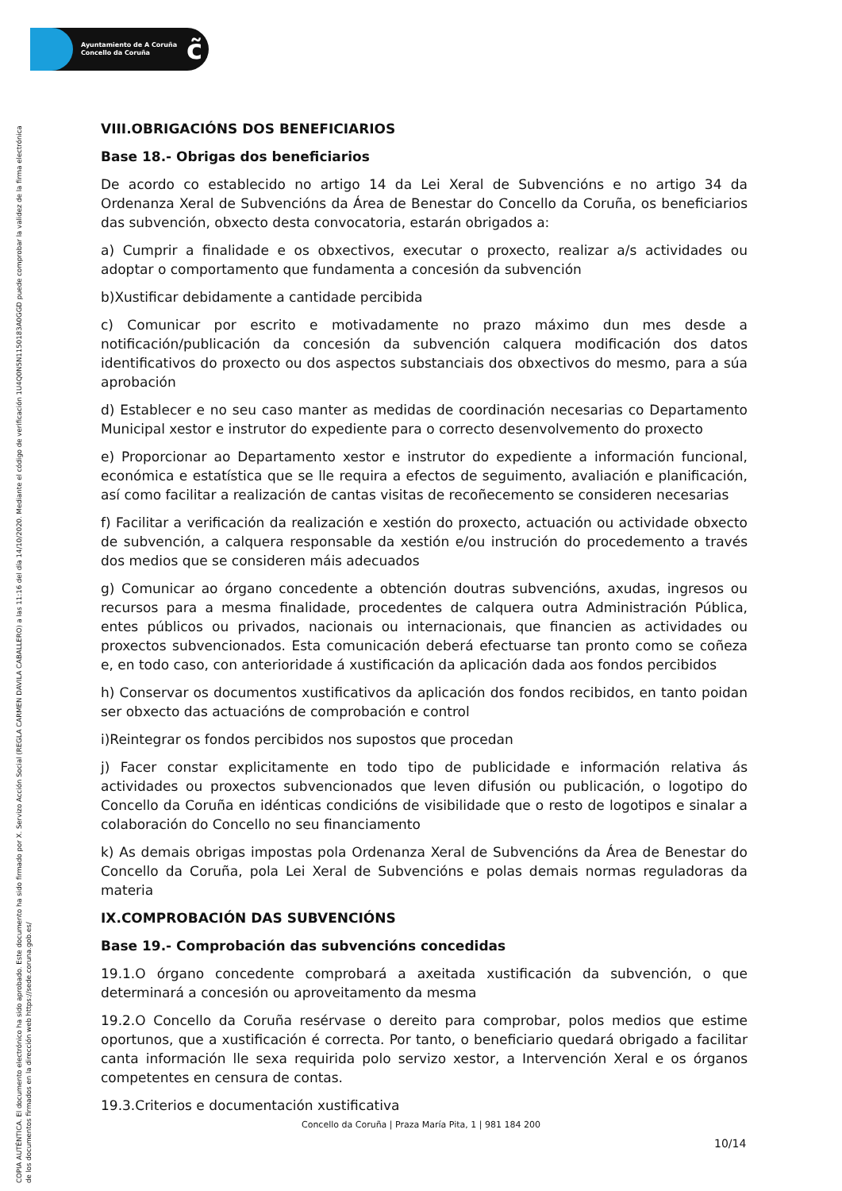Ayuntamiento de A Coruña
Concello da Coruña
c̃
COPIA AUTÉNTICA. El documento electrónico ha sido aprobado. Este documento ha sido firmado por X. Servizo Acción Social (REGLA CARMEN DAVILA CABALLERO) a las 11:16 del día 14/10/2020. Mediante el código de verificación 1U4Q0N5N1150183A0GGD puede comprobar la validez de la firma electrónica de los documentos firmados en la dirección web https://sede.coruna.gob.es/
VIII.OBRIGACIÓNS DOS BENEFICIARIOS
Base 18.- Obrigas dos beneficiarios
De acordo co establecido no artigo 14 da Lei Xeral de Subvencións e no artigo 34 da Ordenanza Xeral de Subvencións da Área de Benestar do Concello da Coruña, os beneficiarios das subvención, obxecto desta convocatoria, estarán obrigados a:
a) Cumprir a finalidade e os obxectivos, executar o proxecto, realizar a/s actividades ou adoptar o comportamento que fundamenta a concesión da subvención
b)Xustificar debidamente a cantidade percibida
c) Comunicar por escrito e motivadamente no prazo máximo dun mes desde a notificación/publicación da concesión da subvención calquera modificación dos datos identificativos do proxecto ou dos aspectos substanciais dos obxectivos do mesmo, para a súa aprobación
d) Establecer e no seu caso manter as medidas de coordinación necesarias co Departamento Municipal xestor e instrutor do expediente para o correcto desenvolvemento do proxecto
e) Proporcionar ao Departamento xestor e instrutor do expediente a información funcional, económica e estatística que se lle requira a efectos de seguimento, avaliación e planificación, así como facilitar a realización de cantas visitas de recoñecemento se consideren necesarias
f) Facilitar a verificación da realización e xestión do proxecto, actuación ou actividade obxecto de subvención, a calquera responsable da xestión e/ou instrución do procedemento a través dos medios que se consideren máis adecuados
g) Comunicar ao órgano concedente a obtención doutras subvencións, axudas, ingresos ou recursos para a mesma finalidade, procedentes de calquera outra Administración Pública, entes públicos ou privados, nacionais ou internacionais, que financien as actividades ou proxectos subvencionados. Esta comunicación deberá efectuarse tan pronto como se coñeza e, en todo caso, con anterioridade á xustificación da aplicación dada aos fondos percibidos
h) Conservar os documentos xustificativos da aplicación dos fondos recibidos, en tanto poidan ser obxecto das actuacións de comprobación e control
i)Reintegrar os fondos percibidos nos supostos que procedan
j) Facer constar explicitamente en todo tipo de publicidade e información relativa ás actividades ou proxectos subvencionados que leven difusión ou publicación, o logotipo do Concello da Coruña en idénticas condicións de visibilidade que o resto de logotipos e sinalar a colaboración do Concello no seu financiamento
k) As demais obrigas impostas pola Ordenanza Xeral de Subvencións da Área de Benestar do Concello da Coruña, pola Lei Xeral de Subvencións e polas demais normas reguladoras da materia
IX.COMPROBACIÓN DAS SUBVENCIÓNS
Base 19.- Comprobación das subvencións concedidas
19.1.O órgano concedente comprobará a axeitada xustificación da subvención, o que determinará a concesión ou aproveitamento da mesma
19.2.O Concello da Coruña resérvase o dereito para comprobar, polos medios que estime oportunos, que a xustificación é correcta. Por tanto, o beneficiario quedará obrigado a facilitar canta información lle sexa requirida polo servizo xestor, a Intervención Xeral e os órganos competentes en censura de contas.
19.3.Criterios e documentación xustificativa
Concello da Coruña | Praza María Pita, 1 | 981 184 200
10/14